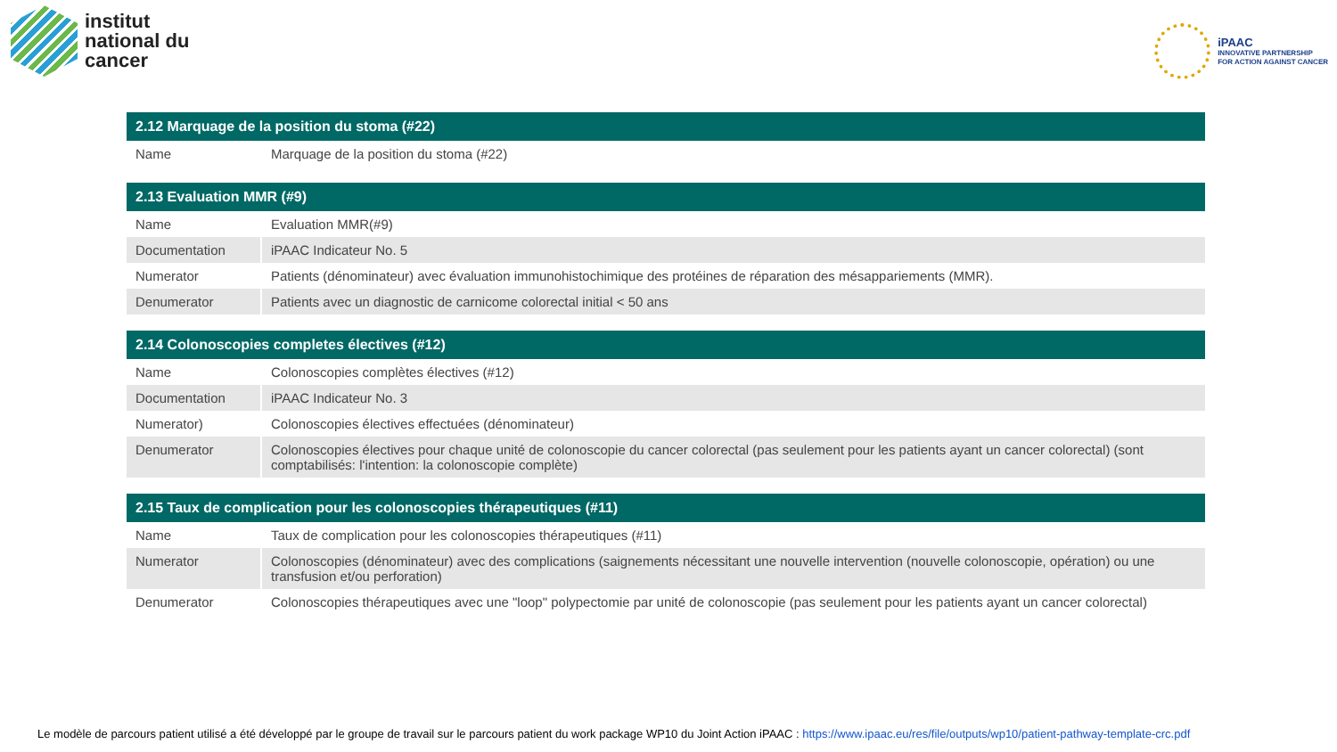institut
national du
cancer
iPAAC
INNOVATIVE PARTNERSHIP
FOR ACTION AGAINST CANCER
| 2.12 Marquage de la position du stoma (#22) | |
| --- | --- |
| Name | Marquage de la position du stoma (#22) |
| 2.13 Evaluation MMR (#9) | |
| --- | --- |
| Name | Evaluation MMR(#9) |
| Documentation | iPAAC Indicateur No. 5 |
| Numerator | Patients (dénominateur) avec évaluation immunohistochimique des protéines de réparation des mésappariements (MMR). |
| Denumerator | Patients avec un diagnostic de carnicome colorectal initial < 50 ans |
| 2.14 Colonoscopies completes électives (#12) | |
| --- | --- |
| Name | Colonoscopies complètes électives (#12) |
| Documentation | iPAAC Indicateur No. 3 |
| Numerator) | Colonoscopies électives effectuées (dénominateur) |
| Denumerator | Colonoscopies électives pour chaque unité de colonoscopie du cancer colorectal (pas seulement pour les patients ayant un cancer colorectal) (sont comptabilisés: l'intention: la colonoscopie complète) |
| 2.15 Taux de complication pour les colonoscopies thérapeutiques (#11) | |
| --- | --- |
| Name | Taux de complication pour les colonoscopies thérapeutiques (#11) |
| Numerator | Colonoscopies (dénominateur) avec des complications (saignements nécessitant une nouvelle intervention (nouvelle colonoscopie, opération) ou une transfusion et/ou perforation) |
| Denumerator | Colonoscopies thérapeutiques avec une "loop" polypectomie par unité de colonoscopie (pas seulement pour les patients ayant un cancer colorectal) |
Le modèle de parcours patient utilisé a été développé par le groupe de travail sur le parcours patient du work package WP10 du Joint Action iPAAC : https://www.ipaac.eu/res/file/outputs/wp10/patient-pathway-template-crc.pdf